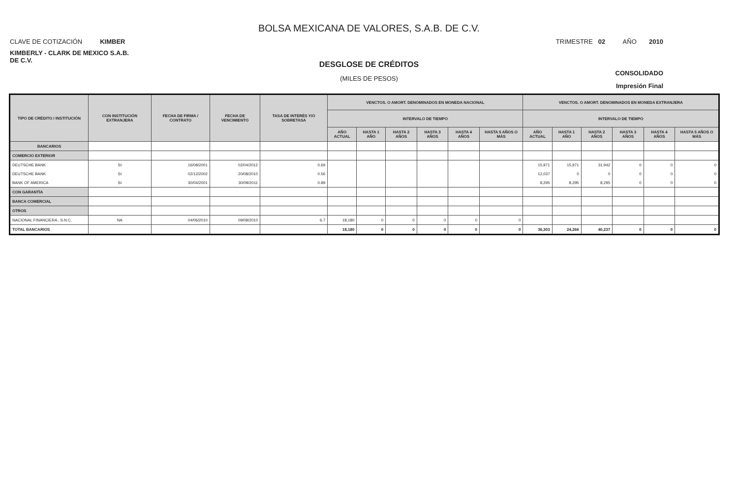BOLSA MEXICANA DE VALORES, S.A.B. DE C.V.
CLAVE DE COTIZACIÓN KIMBER TRIMESTRE 02 AÑO 2010
KIMBERLY - CLARK DE MEXICO S.A.B. DE C.V.
DESGLOSE DE CRÉDITOS
(MILES DE PESOS)
CONSOLIDADO
Impresión Final
| TIPO DE CRÉDITO / INSTITUCIÓN | CON INSTITUCIÓN EXTRANJERA | FECHA DE FIRMA / CONTRATO | FECHA DE VENCIMIENTO | TASA DE INTERÉS Y/O SOBRETASA | VENCTOS. O AMORT. DENOMINADOS EN MONEDA NACIONAL | | | | | | VENCTOS. O AMORT. DENOMINADOS EN MONEDA EXTRANJERA | | | | | |
| --- | --- | --- | --- | --- | --- | --- | --- | --- | --- | --- | --- | --- | --- | --- | --- | --- |
| | | | | | INTERVALO DE TIEMPO | | | | | | INTERVALO DE TIEMPO | | | | | |
| | | | | | AÑO ACTUAL | HASTA 1 AÑO | HASTA 2 AÑOS | HASTA 3 AÑOS | HASTA 4 AÑOS | HASTA 5 AÑOS O MÁS | AÑO ACTUAL | HASTA 1 AÑO | HASTA 2 AÑOS | HASTA 3 AÑOS | HASTA 4 AÑOS | HASTA 5 AÑOS O MÁS |
| BANCARIOS | | | | | | | | | | | | | | | | |
| COMERCIO EXTERIOR | | | | | | | | | | | | | | | | |
| DEUTSCHE BANK | SI | 16/08/2001 | 02/04/2012 | 0.69 | | | | | | | 15,971 | 15,971 | 31,942 | 0 | 0 | 0 |
| DEUTSCHE BANK | SI | 02/12/2002 | 20/08/2010 | 0.56 | | | | | | | 12,037 | 0 | 0 | 0 | 0 | 0 |
| BANK OF AMERICA | SI | 30/04/2001 | 30/09/2011 | 0.89 | | | | | | | 8,295 | 8,295 | 8,295 | 0 | 0 | 0 |
| CON GARANTÍA | | | | | | | | | | | | | | | | |
| BANCA COMERCIAL | | | | | | | | | | | | | | | | |
| OTROS | | | | | | | | | | | | | | | | |
| NACIONAL FINANCIERA , S.N.C. | NA | 04/06/2010 | 09/08/2010 | 6.7 | 18,180 | 0 | 0 | 0 | 0 | 0 | | | | | | |
| TOTAL BANCARIOS | | | | | 18,180 | 0 | 0 | 0 | 0 | 0 | 36,303 | 24,266 | 40,237 | 0 | 0 | 0 |